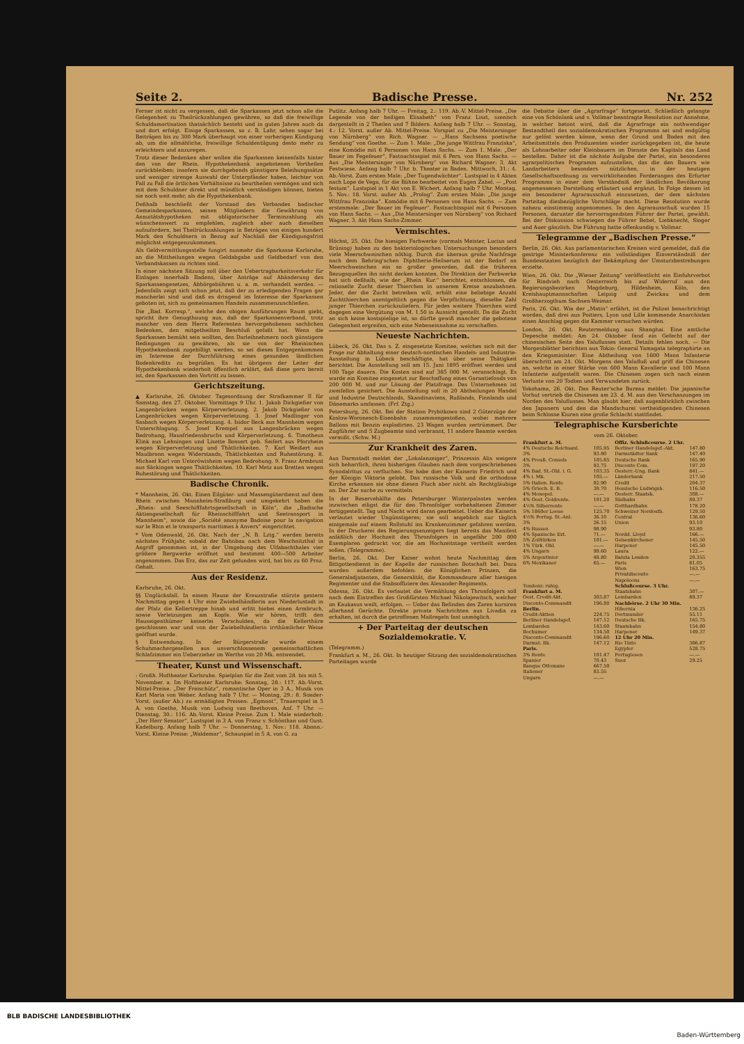Seite 2. Badische Presse. Nr. 252
Ferner ist nicht zu vergessen, daß die Sparkassen jetzt schon alle die Gelegenheit zu Theilrückzahlungen gewähren, so daß die freiwillige Schuldamortisation thatsächlich besteht und in guten Jahren auch da und dort erfolgt. Einige Sparkassen, so z. B. Lahr, sehen sogar bei Beiträgen bis zu 300 Mark überhaupt von einer vorherigen Kündigung ab, um die allmähliche, freiwillige Schuldentilgung desto mehr zu erleichtern und anzuregen.
Trotz dieser Bedenken aber wollen die Sparkassen keinenfalls hinter den von der Rhein. Hypothekenbank angebotenen Vortheilen zurückbleiben; insofern sie durchgehends günstigere Beleihungssätze und weniger strenge Auswahl der Unterpfänder haben, leichter von Fall zu Fall die örtlichen Verhältnisse zu beurtheilen vermögen und sich mit dem Schuldner direkt und mündlich verständigen können, bieten sie noch weit mehr, als die Hypothekenbank.
Deßhalb beschließt der Vorstand des Verbandes badischer Gemeindesparkassen, seinen Mitgliedern die Gewährung von Annuitätshypotheken mit obligatorischer Terminzahlung als wünschenswert zu empfehlen, zugleich aber auch dieselben aufzufordern, bei Theilrückzahlungen in Beträgen von einigen hundert Mark den Schuldnern in Bezug auf Nachlaß der Kündigungsfrist möglichst entgegenzukommen.
Als Geldvermittlungsstelle fungirt nunmehr die Sparkasse Karlsruhe, an die Mittheilungen wegen Geldabgabe und Geldbedarf von den Verbandskassen zu richten sind.
In einer nächsten Sitzung soll über den Uebertragbarkeitsverkehr für Einlagen innerhalb Badens, über Anträge auf Abänderung des Sparkassengesetzes, Abhörgebühren u. a. m. verhandelt werden. — Jedenfalls zeigt sich schon jetzt, daß der zu erledigenden Fragen gar mancherlei sind und daß es dringend im Interesse der Sparkassen geboten ist, sich zu gemeinsamen Handeln zusammenzuschließen.
Die „Bad. Korresp.“, welche den obigen Ausführungen Raum giebt, spricht ihre Genugthuung aus, daß der Sparkassenverband, trotz mancher von dem Herrn Referenten hervorgehobenen sachlichen Bedenken, den mitgetheilten Beschluß gefaßt hat. Wenn die Sparkassen bemüht sein wollten, den Darleihnehmern noch günstigere Bedingungen zu gewähren, als sie von der Rheinischen Hypothekenbank zugebilligt werden, so sei dieses Entgegenkommen im Interesse der Durchführung eines gesunden ländlichen Bodenkredits zu begrüßen. Es hat übrigens der Leiter der Hypothekenbank wiederholt öffentlich erklärt, daß diese gern bereit ist, den Sparkassen den Vortritt zu lassen.
Gerichtszeitung.
▲ Karlsruhe, 26. Oktober. Tagesordnung der Strafkammer II für Samstag, den 27. Oktober, Vormittags 9 Uhr. 1. Jakob Dickgießer von Langenbrücken wegen Körperverletzung. 2. Jakob Dickgießer von Langenbrücken wegen Körperverletzung. 3. Josef Madlinger von Sasbach wegen Körperverletzung. 4. Isidor Beck aus Mannheim wegen Unterschlagung. 5. Josef Krempel aus Langenbrücken wegen Bedrohung, Hausfriedensbruchs und Körperverletzung. 6. Timotheus Klink aus Lehningen und Lisette Bossert geb. Seifert aus Pforzheim wegen Körperverletzung und Thätlichkeiten. 7. Karl Weißert aus Maulbronn wegen Widerstands, Thätlichkeiten und Ruhestörung. 8. Michael Karl von Unteröwisheim wegen Bedrohung. 9. Franz Armbrust aus Säckingen wegen Thätlichkeiten. 10. Karl Metz aus Bretten wegen Ruhestörung und Thätlichkeiten.
Badische Chronik.
* Mannheim, 26. Okt. Einen Eilgüter- und Massengüterdienst auf dem Rhein zwischen Mannheim-Straßburg und umgekehrt haben die „Rhein- und Seeschifffahrtsgesellschaft in Köln“, die „Badische Aktiengesellschaft für Rheinschifffahrt und Seetransport in Mannheim“, sowie die „Société anonyme Badoise pour la navigation sur le Rhin et le transports maritimes à Anvers“ eingerichtet.
* Vom Odenwald, 26. Okt. Nach der „N. B. Lztg.“ werden bereits nächstes Frühjahr, sobald der Bahnbau nach dem Weschnitzthal in Angriff genommen ist, in der Umgebung des Ulfabachthales vier größere Bergwerke eröffnet und bestimmt 400—500 Arbeiter angenommen. Das Erz, das zur Zeit gefunden wird, hat bis zu 60 Proz. Gehalt.
Aus der Residenz.
Karlsruhe, 26. Okt.
§§ Unglücksfall. In einem Hause der Kreuzstraße stürzte gestern Nachmittag gegen 4 Uhr eine Zwiebelhändlerin aus Niederlustadt in der Pfalz die Kellertreppe hinab und erlitt hiebei einen Armbruch, sowie Verletzungen am Kopfe. Wie wir hören, trifft den Hauseigenthümer keinerlei Verschulden, da die Kellerthüre geschlossen war und von der Zwiebelhändlerin irrthümlicher Weise geöffnet wurde.
§ Entwendung. In der Bürgerstraße wurde einem Schuhmachergesellen aus unverschlossenem gemeinschaftlichen Schlafzimmer ein Ueberzieher im Werthe von 20 Mk. entwendet.
Theater, Kunst und Wissenschaft.
: Großh. Hoftheater Karlsruhe. Spielplan für die Zeit vom 28. bis mit 5. November. a. Im Hoftheater Karlsruhe: Sonntag, 28.: 117. Ab.-Vorst. Mittel-Preise. „Der Freischütz“, romantische Oper in 3 A., Musik von Karl Maria von Weber. Anfang halb 7 Uhr. — Montag, 29.: 8. Sonder-Vorst. (außer Ab.) zu ermäßigten Preisen: „Egmont“, Trauerspiel in 5 A. von Goethe, Musik von Ludwig van Beethoven. Anf. 7 Uhr. — Dienstag, 30.: 116. Ab.-Vorst. Kleine Preise. Zum 1. Male wiederholt: „Der Herr Senator“, Lustspiel in 3 A. von Franz v. Schönthan und Gust. Kadelburg. Anfang halb 7 Uhr. — Donnerstag, 1. Nov.: 118. Abonn.-Vorst. Kleine Preise: „Waldemar“, Schauspiel in 5 A. von G. zu
Putlitz. Anfang halb 7 Uhr. — Freitag, 2.: 119. Ab.-V. Mittel-Preise. „Die Legende von der heiligen Elisabeth“ von Franz Liszt, szenisch dargestellt in 2 Theilen und 7 Bildern. Anfang halb 7 Uhr. — Sonntag, 4.: 12. Vorst. außer Ab. Mittel-Preise. Vorspiel zu „Die Meistersinger von Nürnberg“ von Rich. Wagner. — „Hans Sachsens poetische Sendung“ von Goethe. — Zum 1. Male: „Die junge Wittfrau Franziska“, eine Komödie mit 6 Personen von Hans Sachs. — Zum 1. Male: „Der Bauer im Fegefeuer“, Fastnachtsspiel mit 6 Pers. von Hans Sachs. — Aus „Die Meistersinger von Nürnberg“ von Richard Wagner: 3. Akt Festwiese. Anfang halb 7 Uhr. b. Theater in Baden. Mittwoch, 31.: 4. Ab.-Vorst. Zum ersten Male: „Der Tugendwächter“. Lustspiel in 4 Akten nach Lope de Vega, für die Bühne bearbeitet von Eugen Zabel. — „Post festum“. Lustspiel in 1 Akt von E. Wichert. Anfang halb 7 Uhr. Montag, 5. Nov.: 18. Vorst. außer Ab. „Prolog“. Zum ersten Male: „Die junge Wittfrau Franziska“. Komödie mit 6 Personen von Hans Sachs. — Zum erstenmale: „Der Bauer im Fegfeuer“. Fastnachtsspiel mit 6 Personen von Hans Sachs. — Aus „Die Meistersinger von Nürnberg“ von Richard Wagner. 3. Akt Hans Sachs-Zimmer.
Vermischtes.
Höchst, 25. Okt. Die hiesigen Farbwerke (vormals Meister, Lucius und Brüning) haben zu den bakteriologischen Untersuchungen besonders viele Meerschweinchen nöthig. Durch die überaus große Nachfrage nach dem Behring'schen Diphtherie-Heilserum ist der Bedarf an Meerschweinchen ein so großer geworden, daß die früheren Bezugsquellen ihn nicht decken konnten. Die Direktion der Farbwerke hat sich deßhalb, wie der „Rhein. Kur.“ berichtet, entschlossen, die rationelle Zucht dieser Thierchen in unserem Kreise anzubahnen. Jeder, der die Zucht betreiben will, erhält eine beliebige Anzahl Zuchtthierchen unentgeltlich gegen die Verpflichtung, dieselbe Zahl junger Thierchen zurückzuliefern. Für jedes weitere Thierchen wird dagegen eine Vergütung von M. 1.50 in Aussicht gestellt. Da die Zucht an sich keine kostspielige ist, so dürfte gewiß mancher die gebotene Gelegenheit ergreifen, sich eine Nebeneinnahme zu verschaffen.
Neueste Nachrichten.
Lübeck, 26. Okt. Das s. Z. eingesetzte Komitee, welches sich mit der Frage zur Abhaltung einer deutsch-nordischen Handels- und Industrie-Ausstellung in Lübeck beschäftigte, hat über seine Thätigkeit berichtet. Die Ausstellung soll am 15. Juni 1895 eröffnet werden und 100 Tage dauern. Die Kosten sind auf 385 000 M. veranschlagt. Es wurde ein Komitee eingesetzt zur Beschaffung eines Garantiefonds von 200 000 M. und zur Lösung der Platzfrage. Das Unternehmen ist zweifellos gesichert. Die Ausstellung soll in 20 Abtheilungen Handel und Industrie Deutschlands, Skandinaviens, Rußlands, Finnlands und Dänemarks umfassen. (Frf. Ztg.)
Petersburg, 26. Okt. Bei der Station Prybitkowo sind 2 Güterzüge der Koslow-Woronesch-Eisenbahn zusammengestoßen, wobei mehrere Ballons mit Benzin explodirten. 23 Wagen wurden zertrümmert. Der Zugführer und 5 Zugbeamte sind verbrannt, 11 andere Beamte werden vermißt. (Schw. M.)
Zur Krankheit des Zaren.
Aus Darmstadt meldet der „Lokalanzeiger“, Prinzessin Alix weigere sich beharrlich, ihren bisherigen Glauben nach dem vorgeschriebenen Synodalritus zu verfluchen. Sie habe dies der Kaiserin Friedrich und der Königin Viktoria gelobt. Das russische Volk und die orthodoxe Kirche erkennen sie ohne diesen Fluch aber nicht als Rechtgläubige an. Der Zar suche zu vermitteln.
In der Reservehälfte des Petersburger Winterpalastes werden inzwischen eiligst die für den Thronfolger vorbehaltenen Zimmer fertiggestellt. Tag und Nacht wird daran gearbeitet. Ueber die Kaiserin verlautet wieder Ungünstigeres; sie soll angeblich nur täglich einigemale auf einem Rollstuhl ins Krankenzimmer gefahren werden. In der Druckerei des Regierungsanzeigers liegt bereits das Manifest anläßlich der Hochzeit des Thronfolgers in ungefähr 200 000 Exemplaren gedruckt vor, die am Hochzeitstage vertheilt werden sollen. (Telegramme).
Berlin, 26. Okt. Der Kaiser wohnt heute Nachmittag dem Bittgottesdienst in der Kapelle der russischen Botschaft bei. Dazu wurden außerdem befohlen: die Königlichen Prinzen, die Generaladjutanten, die Generalität, die Kommandeure aller hiesigen Regimenter und die Stabsoffiziere des Alexander-Regiments.
Odessa, 26. Okt. Es verlautet die Vermählung des Thronfolgers soll nach dem Eintreffen des Großfürsten Michael Nikolajewitsch, welcher im Kaukasus weilt, erfolgen. — Ueber das Befinden des Zaren kursiren allerhand Gerüchte. Direkte private Nachrichten aus Livadia zu erhalten, ist durch die getroffenen Maßregeln fast unmöglich.
+ Der Parteitag der deutschen Sozialdemokratie. V.
(Telegramm.)
Frankfurt a. M., 26. Okt. In heutiger Sitzung des sozialdemokratischen Parteitages wurde
die Debatte über die „Agrarfrage“ fortgesetzt. Schließlich gelangte eine von Schönlank und v. Vollmar beantragte Resolution zur Annahme, in welcher betont wird, daß die Agrarfrage ein nothwendiger Bestandtheil des sozialdemokratischen Programms sei und endgültig nur gelöst werden könne, wenn der Grund und Boden mit den Arbeitsmitteln den Produzenten wieder zurückgegeben ist, die heute als Lohnarbeiter oder Kleinbauern im Dienste des Kapitals das Land bestellen. Daher ist die nächste Aufgabe der Partei, ein besonderes agrarpolitisches Programm aufzustellen, das die den Bauern wie Landarbeitern besonders nützlichen, in der heutigen Gesellschaftsordnung zu verwirklichenden Forderungen des Erfurter Programms in einer dem Verständniß der ländlichen Bevölkerung angemessenen Darstellung erläutert und ergänzt. In Folge dessen ist ein besonderer Agrarausschuß einzusetzen, der dem nächsten Parteitag diesbezügliche Vorschläge macht. Diese Resolution wurde nahezu einstimmig angenommen. In den Agrarausschuß wurden 15 Personen, darunter die hervorragendsten Führer der Partei, gewählt. Bei der Diskussion schwiegen die Führer Bebel, Liebknecht, Singer und Auer gänzlich. Die Führung hatte offenkundig v. Vollmar.
Telegramme der „Badischen Presse.“
Berlin, 26. Okt. Aus parlamentarischen Kreisen wird gemeldet, daß die gestrige Ministerkonferenz ein vollständiges Einverständniß der Bundesstaaten bezüglich der Bekämpfung der Umsturzbestrebungen erzielte.
Wien, 26. Okt. Die „Wiener Zeitung“ veröffentlicht ein Einfuhrverbot für Rindvieh nach Oesterreich bis auf Widerruf aus den Regierungsbezirken Magdeburg, Hildesheim, Köln, den Kreishauptmannschaften Leipzig und Zwickau und dem Großherzogthum Sachsen-Weimar.
Paris, 26. Okt. Wie der „Matin“ erfährt, ist die Polizei benachrichtigt worden, daß drei aus Poitiers, Lyon und Lille kommende Anarchisten einen Anschlag gegen die Kammer versuchen würden.
London, 26. Okt. Reutermeldung aus Shanghai. Eine amtliche Depesche meldet: Am 24. Oktober fand ein Gefecht auf der chinesischen Seite des Yalu­flusses statt. Details fehlen noch. — Die Morgenblätter berichten aus Tokio: General Yamagata telegraphirte an den Kriegsminister: Eine Abtheilung von 1600 Mann Infanterie überschritt am 24. Okt. Morgens den Yalufluß und griff die Chinesen an, welche in einer Stärke von 600 Mann Kavallerie und 100 Mann Infanterie aufgestellt waren. Die Chinesen zogen sich nach einem Verluste von 20 Todten und Verwundeten zurück.
Yokohama, 26. Okt. Das Reuter'sche Bureau meldet: Die japanische Vorhut vertrieb die Chinesen am 23. d. M. aus den Verschanzungen im Norden des Yaluflusses. Man glaubt hier, daß augenblicklich zwischen den Japanern und den die Mandschurei vertheidigenden Chinesen beim Schlosse Kiuren eine große Schlacht stattfindet.
Telegraphische Kursberichte
vom 26. Oktober.
| Frankfurt a. M. | | Offiz. Schlußcourse. 2 Uhr. | |
| --- | --- | --- | --- |
| 4% Deutsche Reichsanl. | 105.95 | Berliner Handelsgef.-Akt. | 147.80 |
| 3% | 93.80 | Darmstädter Bank | 147.40 |
| 4% Preuß. Consols | 105.85 | Deutsche Bank | 165.90 |
| 3% | 93.75 | Disconto Com. | 197.20 |
| 4% Bad. St.-Obl. i. G. | 103.35 | Oesterr.-Ung. Bank | 841.— |
| 4% i. Mk. | 105.— | Länderbank | 217.50 |
| 5% Italien. Rente | 82.90 | Credit | 204.37 |
| 5% Griech. E. B. | 30.70 | Hessische Ludwigsb. | 116.50 |
| 4% Monopol. | —.— | Oesterr. Staatsb. | 308.— |
| 4% Oest. Goldrente. | 101.20 | Südbahn | 89.37 |
| 4⅕% Silberrente | —.— | Gotthardbahn | 178.20 |
| 5% 1860er Loose | 125.70 | Schweizer Nordostb. | 129.50 |
| 4½% Portug. St.-Anl. | 36.10 | Central | 136.60 |
| 3% | 26.15 | Union | 93.10 |
| 4% Russen | 98.90 | | 93.80 |
| 4% Spanische Ext. | 71.— | Nordd. Lloyd | 166.— |
| 5% Zolltürken | 101.— | Gelsenkirchener | 145.50 |
| 1% Türk. Obl. | —.— | Harpener | 145.50 |
| 4% Ungarn | 99.60 | Laura | 122.— |
| 5% Argentinier | 48.80 | Baluta London | 20.355 |
| 6% Mexikaner | 65.— | Paris | 81.05 |
| | | Wien | 163.75 |
| | | Privatdisconto | —.— |
| | | Napoleons | —.— |
| Tendenz: ruhig. | | Schlußcourse. 3 Uhr. | |
| Frankfurt a. M. | | Staatsbahn | 307.— |
| Oest. Credit-Akt. | 303.87 | Lombarden | 89.37 |
| Disconto-Commandit | 196.80 | Nachbörse. 2 Uhr 30 Min. | |
| Berlin. | | Hibernia | 136.25 |
| Credit-Aktien | 224.75 | Dortmunder | 55.11 |
| Berliner Handelsgef. | 147.12 | Deutsche Bk. | 165.75 |
| Lombarden | 143.60 | Staatsbahn | 154.80 |
| Bochumer | 134.50 | Harpener | 149.37 |
| Disconto-Commandit | 196.60 | 12 Uhr 20 Min. | |
| Darmst. Bk. | 147.12 | Rio Tinto | 386.87 |
| Paris. | | Egypter | 528.75 |
| 3% Rente | 101.47 | Portugiesen | —.— |
| Spanier | 70.43 | Suez | 29.25 |
| Banque Ottomane | 667.50 | | |
| Italiener | 83.55 | | |
| Ungarn | —.— | | |
BLB BADISCHE LANDESBIBLIOTHEK
Baden-Württemberg